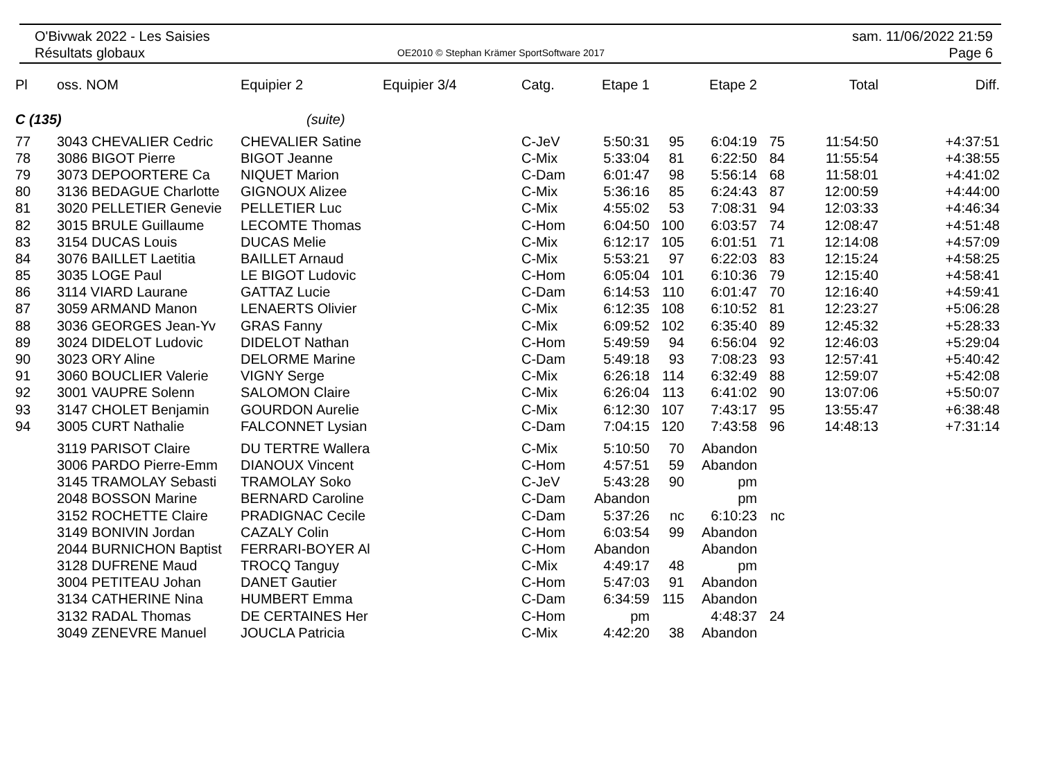O'Bivwak 2022 - Les Saisies
Résultats globaux
OE2010 © Stephan Krämer SportSoftware 2017
sam. 11/06/2022 21:59
Page 6
| Pl | oss. NOM | Equipier 2 | Equipier 3/4 | Catg. | Etape 1 | | Etape 2 | | Total | Diff. |
| --- | --- | --- | --- | --- | --- | --- | --- | --- | --- | --- |
| C (135) | | (suite) | | | | | | | | |
| 77 | 3043 CHEVALIER Cedric | CHEVALIER Satine | | C-JeV | 5:50:31 | 95 | 6:04:19 | 75 | 11:54:50 | +4:37:51 |
| 78 | 3086 BIGOT Pierre | BIGOT Jeanne | | C-Mix | 5:33:04 | 81 | 6:22:50 | 84 | 11:55:54 | +4:38:55 |
| 79 | 3073 DEPOORTERE Ca | NIQUET Marion | | C-Dam | 6:01:47 | 98 | 5:56:14 | 68 | 11:58:01 | +4:41:02 |
| 80 | 3136 BEDAGUE Charlotte | GIGNOUX Alizee | | C-Mix | 5:36:16 | 85 | 6:24:43 | 87 | 12:00:59 | +4:44:00 |
| 81 | 3020 PELLETIER Genevie | PELLETIER Luc | | C-Mix | 4:55:02 | 53 | 7:08:31 | 94 | 12:03:33 | +4:46:34 |
| 82 | 3015 BRULE Guillaume | LECOMTE Thomas | | C-Hom | 6:04:50 | 100 | 6:03:57 | 74 | 12:08:47 | +4:51:48 |
| 83 | 3154 DUCAS Louis | DUCAS Melie | | C-Mix | 6:12:17 | 105 | 6:01:51 | 71 | 12:14:08 | +4:57:09 |
| 84 | 3076 BAILLET Laetitia | BAILLET Arnaud | | C-Mix | 5:53:21 | 97 | 6:22:03 | 83 | 12:15:24 | +4:58:25 |
| 85 | 3035 LOGE Paul | LE BIGOT Ludovic | | C-Hom | 6:05:04 | 101 | 6:10:36 | 79 | 12:15:40 | +4:58:41 |
| 86 | 3114 VIARD Laurane | GATTAZ Lucie | | C-Dam | 6:14:53 | 110 | 6:01:47 | 70 | 12:16:40 | +4:59:41 |
| 87 | 3059 ARMAND Manon | LENAERTS Olivier | | C-Mix | 6:12:35 | 108 | 6:10:52 | 81 | 12:23:27 | +5:06:28 |
| 88 | 3036 GEORGES Jean-Yv | GRAS Fanny | | C-Mix | 6:09:52 | 102 | 6:35:40 | 89 | 12:45:32 | +5:28:33 |
| 89 | 3024 DIDELOT Ludovic | DIDELOT Nathan | | C-Hom | 5:49:59 | 94 | 6:56:04 | 92 | 12:46:03 | +5:29:04 |
| 90 | 3023 ORY Aline | DELORME Marine | | C-Dam | 5:49:18 | 93 | 7:08:23 | 93 | 12:57:41 | +5:40:42 |
| 91 | 3060 BOUCLIER Valerie | VIGNY Serge | | C-Mix | 6:26:18 | 114 | 6:32:49 | 88 | 12:59:07 | +5:42:08 |
| 92 | 3001 VAUPRE Solenn | SALOMON Claire | | C-Mix | 6:26:04 | 113 | 6:41:02 | 90 | 13:07:06 | +5:50:07 |
| 93 | 3147 CHOLET Benjamin | GOURDON Aurelie | | C-Mix | 6:12:30 | 107 | 7:43:17 | 95 | 13:55:47 | +6:38:48 |
| 94 | 3005 CURT Nathalie | FALCONNET Lysian | | C-Dam | 7:04:15 | 120 | 7:43:58 | 96 | 14:48:13 | +7:31:14 |
| | 3119 PARISOT Claire | DU TERTRE Wallera | | C-Mix | 5:10:50 | 70 | Abandon | | | |
| | 3006 PARDO Pierre-Emm | DIANOUX Vincent | | C-Hom | 4:57:51 | 59 | Abandon | | | |
| | 3145 TRAMOLAY Sebasti | TRAMOLAY Soko | | C-JeV | 5:43:28 | 90 | pm | | | |
| | 2048 BOSSON Marine | BERNARD Caroline | | C-Dam | Abandon | | pm | | | |
| | 3152 ROCHETTE Claire | PRADIGNAC Cecile | | C-Dam | 5:37:26 | nc | 6:10:23 | nc | | |
| | 3149 BONIVIN Jordan | CAZALY Colin | | C-Hom | 6:03:54 | 99 | Abandon | | | |
| | 2044 BURNICHON Baptist | FERRARI-BOYER Al | | C-Hom | Abandon | | Abandon | | | |
| | 3128 DUFRENE Maud | TROCQ Tanguy | | C-Mix | 4:49:17 | 48 | pm | | | |
| | 3004 PETITEAU Johan | DANET Gautier | | C-Hom | 5:47:03 | 91 | Abandon | | | |
| | 3134 CATHERINE Nina | HUMBERT Emma | | C-Dam | 6:34:59 | 115 | Abandon | | | |
| | 3132 RADAL Thomas | DE CERTAINES Her | | C-Hom | pm | | 4:48:37 | 24 | | |
| | 3049 ZENEVRE Manuel | JOUCLA Patricia | | C-Mix | 4:42:20 | 38 | Abandon | | | |